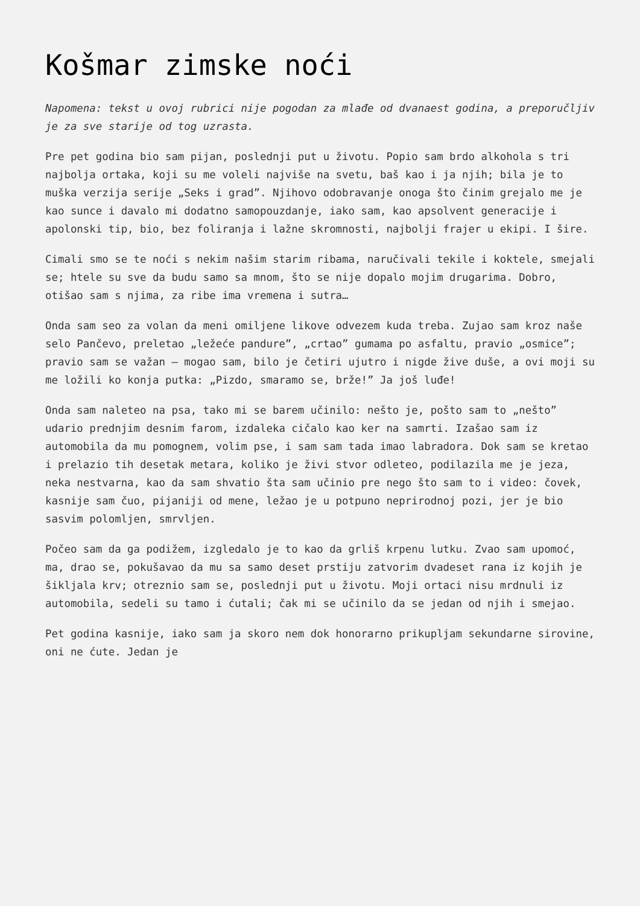Košmar zimske noći
Napomena: tekst u ovoj rubrici nije pogodan za mlađe od dvanaest godina, a preporučljiv je za sve starije od tog uzrasta.
Pre pet godina bio sam pijan, poslednji put u životu. Popio sam brdo alkohola s tri najbolja ortaka, koji su me voleli najviše na svetu, baš kao i ja njih; bila je to muška verzija serije „Seks i grad”. Njihovo odobravanje onoga što činim grejalo me je kao sunce i davalo mi dodatno samopouzdanje, iako sam, kao apsolvent generacije i apolonski tip, bio, bez foliranja i lažne skromnosti, najbolji frajer u ekipi. I šire.
Cimali smo se te noći s nekim našim starim ribama, naručivali tekile i koktele, smejali se; htele su sve da budu samo sa mnom, što se nije dopalo mojim drugarima. Dobro, otišao sam s njima, za ribe ima vremena i sutra…
Onda sam seo za volan da meni omiljene likove odvezem kuda treba. Zujao sam kroz naše selo Pančevo, preletao „ležeće pandure”, „crtao” gumama po asfaltu, pravio „osmice”; pravio sam se važan – mogao sam, bilo je četiri ujutro i nigde žive duše, a ovi moji su me ložili ko konja putka: „Pizdo, smaramo se, brže!” Ja još luđe!
Onda sam naleteo na psa, tako mi se barem učinilo: nešto je, pošto sam to „nešto” udario prednjim desnim farom, izdaleka cičalo kao ker na samrti. Izašao sam iz automobila da mu pomognem, volim pse, i sam sam tada imao labradora. Dok sam se kretao i prelazio tih desetak metara, koliko je živi stvor odleteo, podilazila me je jeza, neka nestvarna, kao da sam shvatio šta sam učinio pre nego što sam to i video: čovek, kasnije sam čuo, pijaniji od mene, ležao je u potpuno neprirodnoj pozi, jer je bio sasvim polomljen, smrvljen.
Počeo sam da ga podižem, izgledalo je to kao da grliš krpenu lutku. Zvao sam upomoć, ma, drao se, pokušavao da mu sa samo deset prstiju zatvorim dvadeset rana iz kojih je šikljala krv; otreznio sam se, poslednji put u životu. Moji ortaci nisu mrdnuli iz automobila, sedeli su tamo i ćutali; čak mi se učinilo da se jedan od njih i smejao.
Pet godina kasnije, iako sam ja skoro nem dok honorarno prikupljam sekundarne sirovine, oni ne ćute. Jedan je